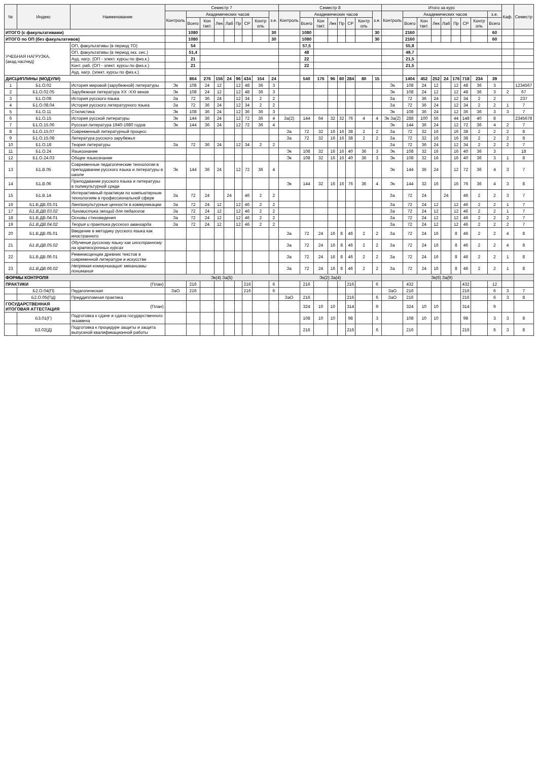| № | Индекс | Наименование | Семестр 7 | | | | | | | | | Семестр 8 | | | | | | | | Итого за курс | | | | | | | | | Каф. | Семестр |
| --- | --- | --- | --- | --- | --- | --- | --- | --- | --- | --- | --- | --- | --- | --- | --- | --- | --- | --- | --- | --- | --- | --- | --- | --- | --- | --- | --- | --- | --- | --- |
| | | | Контроль | Академических часов | | | | | | | з.е. | Контроль | Академических часов | | | | | | з.е. | Контроль | Академических часов | | | | | | | з.е. | | |
| | | | | Всего | Кон такт. | Лек | Лаб | Пр | СР | Контр оль | | | Всего | Кон такт. | Лек | Пр | СР | Контр оль | | | Всего | Кон такт. | Лек | Лаб | Пр | СР | Контр оль | Всего | | |
| ИТОГО (с факультативами) | | | | 1080 | | | | | | | 30 | | 1080 | | | | | | 30 | | 2160 | | | | | | | 60 | | |
| ИТОГО по ОП (без факультативов) | | | | 1080 | | | | | | | 30 | | 1080 | | | | | | 30 | | 2160 | | | | | | | 60 | | |
| УЧЕБНАЯ НАГРУЗКА, (акад.час/нед) | | ОП, факультативы (в период ТО) | | 54 | | | | | | | | | 57,5 | | | | | | | | 55,8 | | | | | | | | | |
| | | ОП, факультативы (в период экз. сес.) | | 51,4 | | | | | | | | | 48 | | | | | | | | 49,7 | | | | | | | | | |
| | | Ауд. нагр. (ОП - элект. курсы по физ.к.) | | 21 | | | | | | | | | 22 | | | | | | | | 21,5 | | | | | | | | | |
| | | Конт. раб. (ОП - элект. курсы по физ.к.) | | 21 | | | | | | | | | 22 | | | | | | | | 21,5 | | | | | | | | | |
| | | Ауд. нагр. (элект. курсы по физ.к.) | | | | | | | | | | | | | | | | | | | | | | | | | | | | |
| ДИСЦИПЛИНЫ (МОДУЛИ) | | | | 864 | 276 | 156 | 24 | 96 | 434 | 154 | 24 | | 540 | 176 | 96 | 80 | 284 | 80 | 15 | | 1404 | 452 | 252 | 24 | 176 | 718 | 234 | 39 | | |
| 1 | Б1.О.02 | История мировой (зарубежной) литературы | Эк | 108 | 24 | 12 | | 12 | 48 | 36 | 3 | | | | | | | | | Эк | 108 | 24 | 12 | | 12 | 48 | 36 | 3 | | 1234567 |
| 2 | Б1.О.02.05 | Зарубежная литература XX -XXI веков | Эк | 108 | 24 | 12 | | 12 | 48 | 36 | 3 | | | | | | | | | Эк | 108 | 24 | 12 | | 12 | 48 | 36 | 3 | 2 | 67 |
| 3 | Б1.О.08 | История русского языка | За | 72 | 36 | 24 | | 12 | 34 | 2 | 2 | | | | | | | | | За | 72 | 36 | 24 | | 12 | 34 | 2 | 2 | | 237 |
| 4 | Б1.О.08.04 | История русского литературного языка | За | 72 | 36 | 24 | | 12 | 34 | 2 | 2 | | | | | | | | | За | 72 | 36 | 24 | | 12 | 34 | 2 | 2 | 1 | 7 |
| 5 | Б1.О.11 | Стилистика | Эк | 108 | 36 | 24 | | 12 | 36 | 36 | 3 | | | | | | | | | Эк | 108 | 36 | 24 | | 12 | 36 | 36 | 3 | 3 | 7 |
| 6 | Б1.О.15 | История русской литературы | Эк | 144 | 36 | 24 | | 12 | 72 | 36 | 4 | За(2) | 144 | 64 | 32 | 32 | 76 | 4 | 4 | Эк За(2) | 288 | 100 | 56 | | 44 | 148 | 40 | 8 | | 2345678 |
| 7 | Б1.О.15.06 | Русская литература 1940-1980 годов | Эк | 144 | 36 | 24 | | 12 | 72 | 36 | 4 | | | | | | | | | Эк | 144 | 36 | 24 | | 12 | 72 | 36 | 4 | 2 | 7 |
| 8 | Б1.О.15.07 | Современный литературный процесс | | | | | | | | | | За | 72 | 32 | 16 | 16 | 38 | 2 | 2 | За | 72 | 32 | 16 | | 16 | 38 | 2 | 2 | 2 | 8 |
| 9 | Б1.О.15.08 | Литература русского зарубежья | | | | | | | | | | За | 72 | 32 | 16 | 16 | 38 | 2 | 2 | За | 72 | 32 | 16 | | 16 | 38 | 2 | 2 | 2 | 8 |
| 10 | Б1.О.18 | Теория литературы | За | 72 | 36 | 24 | | 12 | 34 | 2 | 2 | | | | | | | | | За | 72 | 36 | 24 | | 12 | 34 | 2 | 2 | 2 | 7 |
| 11 | Б1.О.24 | Языкознание | | | | | | | | | | Эк | 108 | 32 | 16 | 16 | 40 | 36 | 3 | Эк | 108 | 32 | 16 | | 16 | 40 | 36 | 3 | | 18 |
| 12 | Б1.О.24.03 | Общее языкознание | | | | | | | | | | Эк | 108 | 32 | 16 | 16 | 40 | 36 | 3 | Эк | 108 | 32 | 16 | | 16 | 40 | 36 | 3 | 1 | 8 |
| 13 | Б1.В.05 | Современные педагогические технологии в преподавании русского языка и литературы в школе | Эк | 144 | 36 | 24 | | 12 | 72 | 36 | 4 | | | | | | | | | Эк | 144 | 36 | 24 | | 12 | 72 | 36 | 4 | 3 | 7 |
| 14 | Б1.В.06 | Преподавание русского языка и литературы в поликультурной среде | | | | | | | | | | Эк | 144 | 32 | 16 | 16 | 76 | 36 | 4 | Эк | 144 | 32 | 16 | | 16 | 76 | 36 | 4 | 3 | 8 |
| 15 | Б1.В.14 | Интерактивный практикум по компьютерным технологиям в профессиональной сфере | За | 72 | 24 | | 24 | | 46 | 2 | 2 | | | | | | | | | За | 72 | 24 | | 24 | | 46 | 2 | 2 | 3 | 7 |
| 16 | Б1.В.ДВ.03.01 | Лингвокультурные ценности в коммуникации | За | 72 | 24 | 12 | | 12 | 46 | 2 | 2 | | | | | | | | | За | 72 | 24 | 12 | | 12 | 46 | 2 | 2 | 1 | 7 |
| 17 | Б1.В.ДВ.03.02 | Лингвистика эмоций для педагогов | За | 72 | 24 | 12 | | 12 | 46 | 2 | 2 | | | | | | | | | За | 72 | 24 | 12 | | 12 | 46 | 2 | 2 | 1 | 7 |
| 18 | Б1.В.ДВ.04.01 | Основы стиховедения | За | 72 | 24 | 12 | | 12 | 46 | 2 | 2 | | | | | | | | | За | 72 | 24 | 12 | | 12 | 46 | 2 | 2 | 2 | 7 |
| 19 | Б1.В.ДВ.04.02 | Теория и практика русского авангарда | За | 72 | 24 | 12 | | 12 | 46 | 2 | 2 | | | | | | | | | За | 72 | 24 | 12 | | 12 | 46 | 2 | 2 | 2 | 7 |
| 20 | Б1.В.ДВ.05.01 | Введение в методику русского языка как иностранного | | | | | | | | | | За | 72 | 24 | 16 | 8 | 46 | 2 | 2 | За | 72 | 24 | 16 | | 8 | 46 | 2 | 2 | 4 | 8 |
| 21 | Б1.В.ДВ.05.02 | Обучение русскому языку как иностранному на краткосрочных курсах | | | | | | | | | | За | 72 | 24 | 16 | 8 | 46 | 2 | 2 | За | 72 | 24 | 16 | | 8 | 46 | 2 | 2 | 4 | 8 |
| 22 | Б1.В.ДВ.06.01 | Реминисценции древних текстов в современной литературе и искусстве | | | | | | | | | | За | 72 | 24 | 16 | 8 | 46 | 2 | 2 | За | 72 | 24 | 16 | | 8 | 46 | 2 | 2 | 1 | 8 |
| 23 | Б1.В.ДВ.06.02 | Непрямая коммуникация: механизмы понимания | | | | | | | | | | За | 72 | 24 | 16 | 8 | 46 | 2 | 2 | За | 72 | 24 | 16 | | 8 | 46 | 2 | 2 | 1 | 8 |
| ФОРМЫ КОНТРОЛЯ | | | Эк(4) За(5) | | | | | | | | | Эк(2) За(4) | | | | | | | | Эк(6) За(9) | | | | | | | | | | |
| ПРАКТИКИ | | (План) | | 216 | | | | | 216 | | 6 | | 216 | | | | 216 | | 6 | | 432 | | | | | 432 | | 12 | | |
| | Б2.О.04(П) | Педагогическая | ЗаО | 216 | | | | | 216 | | 6 | | | | | | | | | ЗаО | 216 | | | | | 216 | | 6 | 3 | 7 |
| | Б2.О.05(Пд) | Преддипломная практика | | | | | | | | | | ЗаО | 216 | | | | 216 | | 6 | ЗаО | 216 | | | | | 216 | | 6 | 3 | 8 |
| ГОСУДАРСТВЕННАЯ ИТОГОВАЯ АТТЕСТАЦИЯ | | (План) | | | | | | | | | | | 324 | 10 | 10 | | 314 | | 9 | | 324 | 10 | 10 | | | 314 | | 9 | | |
| | Б3.01(Г) | Подготовка к сдаче и сдача государственного экзамена | | | | | | | | | | | 108 | 10 | 10 | | 98 | | 3 | | 108 | 10 | 10 | | | 98 | | 3 | 3 | 8 |
| | Б3.02(Д) | Подготовка к процедуре защиты и защита выпускной квалификационной работы | | | | | | | | | | | 216 | | | | 216 | | 6 | | 216 | | | | | 216 | | 6 | 3 | 8 |